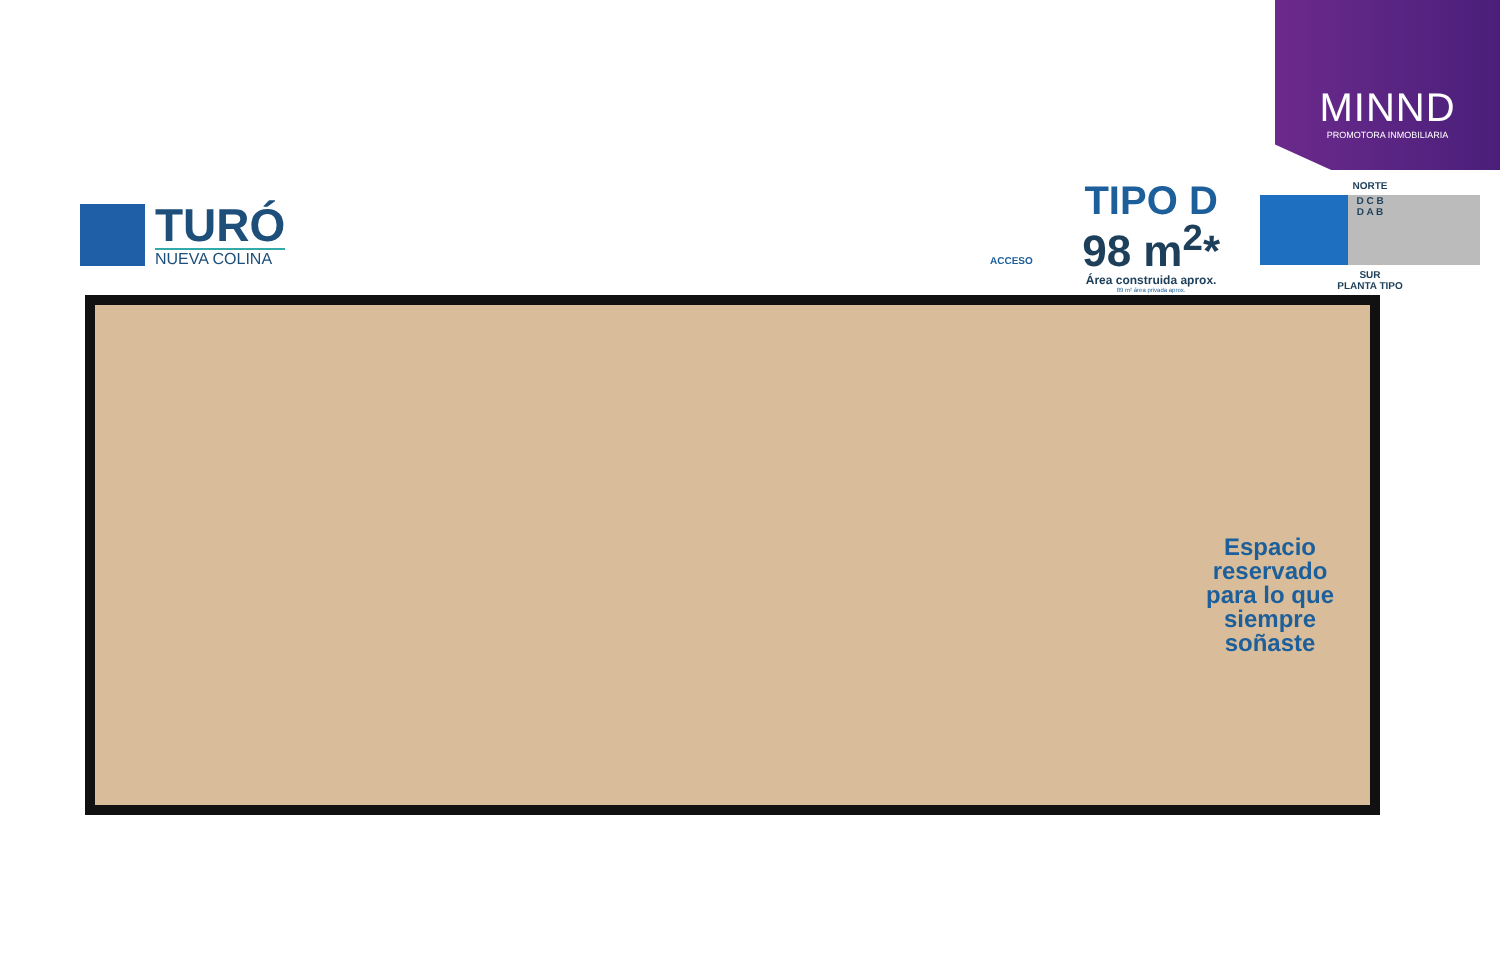MINND
PROMOTORA INMOBILIARIA
TURÓ
NUEVA COLINA
TIPO D
98 m<sup>2</sup>*
Área construida aprox.
89 m² área privada aprox.
NORTE
D C B
D A B
SUR
PLANTA TIPO
ACCESO
Espacio reservado para lo que siempre soñaste